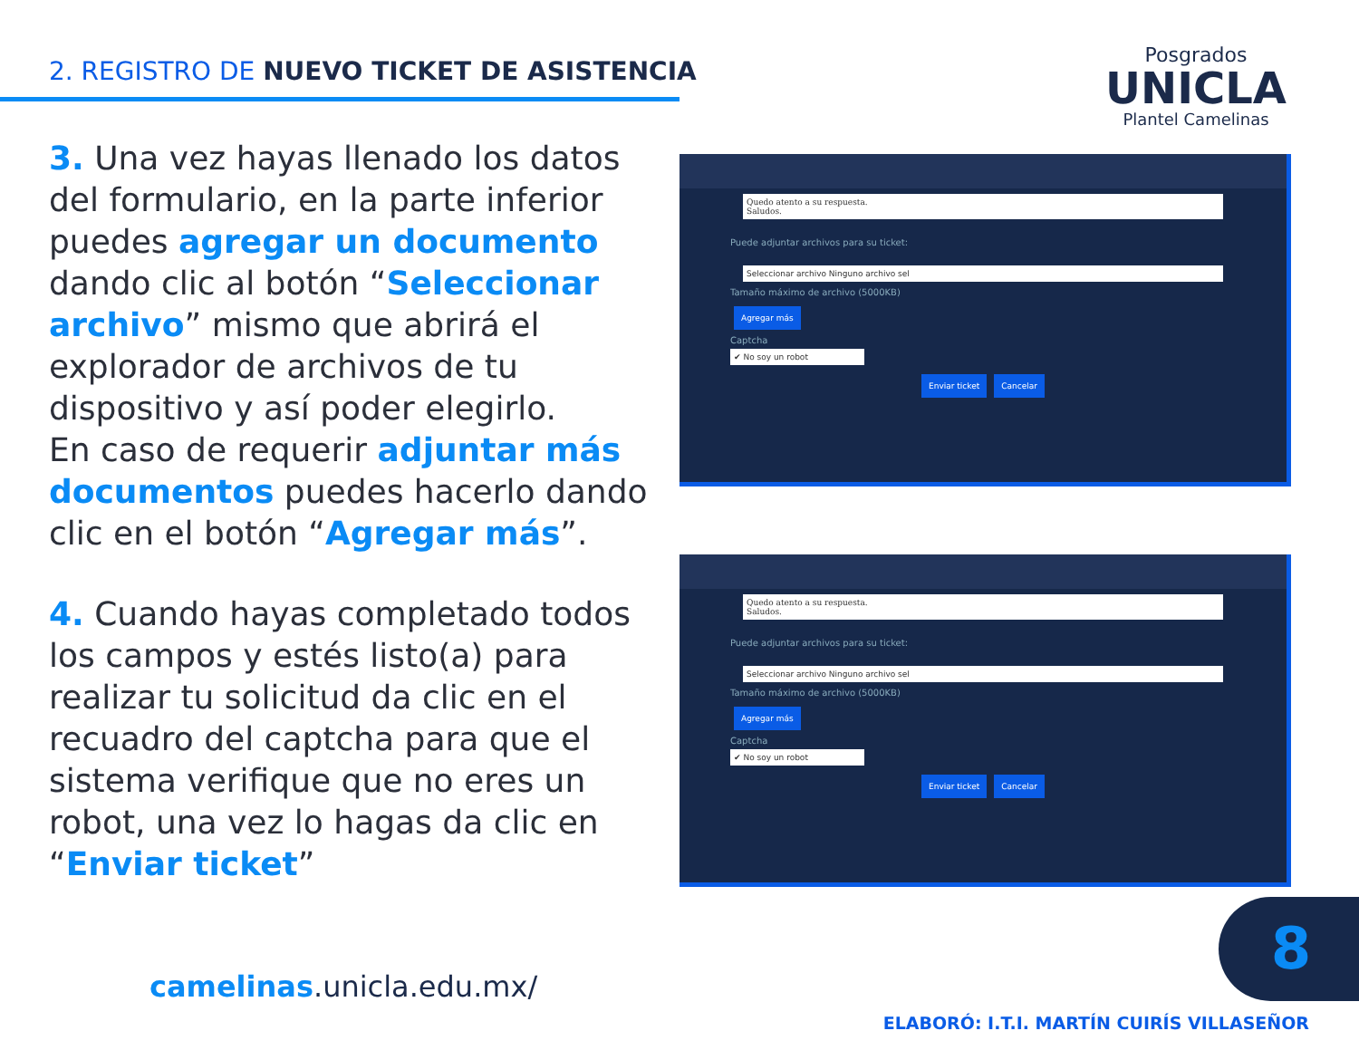2. REGISTRO DE NUEVO TICKET DE ASISTENCIA
Posgrados
UNICLA
Plantel Camelinas
3. Una vez hayas llenado los datos del formulario, en la parte inferior puedes agregar un documento dando clic al botón “Seleccionar archivo” mismo que abrirá el explorador de archivos de tu dispositivo y así poder elegirlo.
En caso de requerir adjuntar más documentos puedes hacerlo dando clic en el botón “Agregar más”.
Quedo atento a su respuesta.
Saludos.
Puede adjuntar archivos para su ticket:
Seleccionar archivo Ninguno archivo sel
Tamaño máximo de archivo (5000KB)
Agregar más
Captcha
✔ No soy un robot
Enviar ticket Cancelar
4. Cuando hayas completado todos los campos y estés listo(a) para realizar tu solicitud da clic en el recuadro del captcha para que el sistema verifique que no eres un robot, una vez lo hagas da clic en “Enviar ticket”
Quedo atento a su respuesta.
Saludos.
Puede adjuntar archivos para su ticket:
Seleccionar archivo Ninguno archivo sel
Tamaño máximo de archivo (5000KB)
Agregar más
Captcha
✔ No soy un robot
Enviar ticket Cancelar
camelinas.unicla.edu.mx/
8
ELABORÓ: I.T.I. MARTÍN CUIRÍS VILLASEÑOR